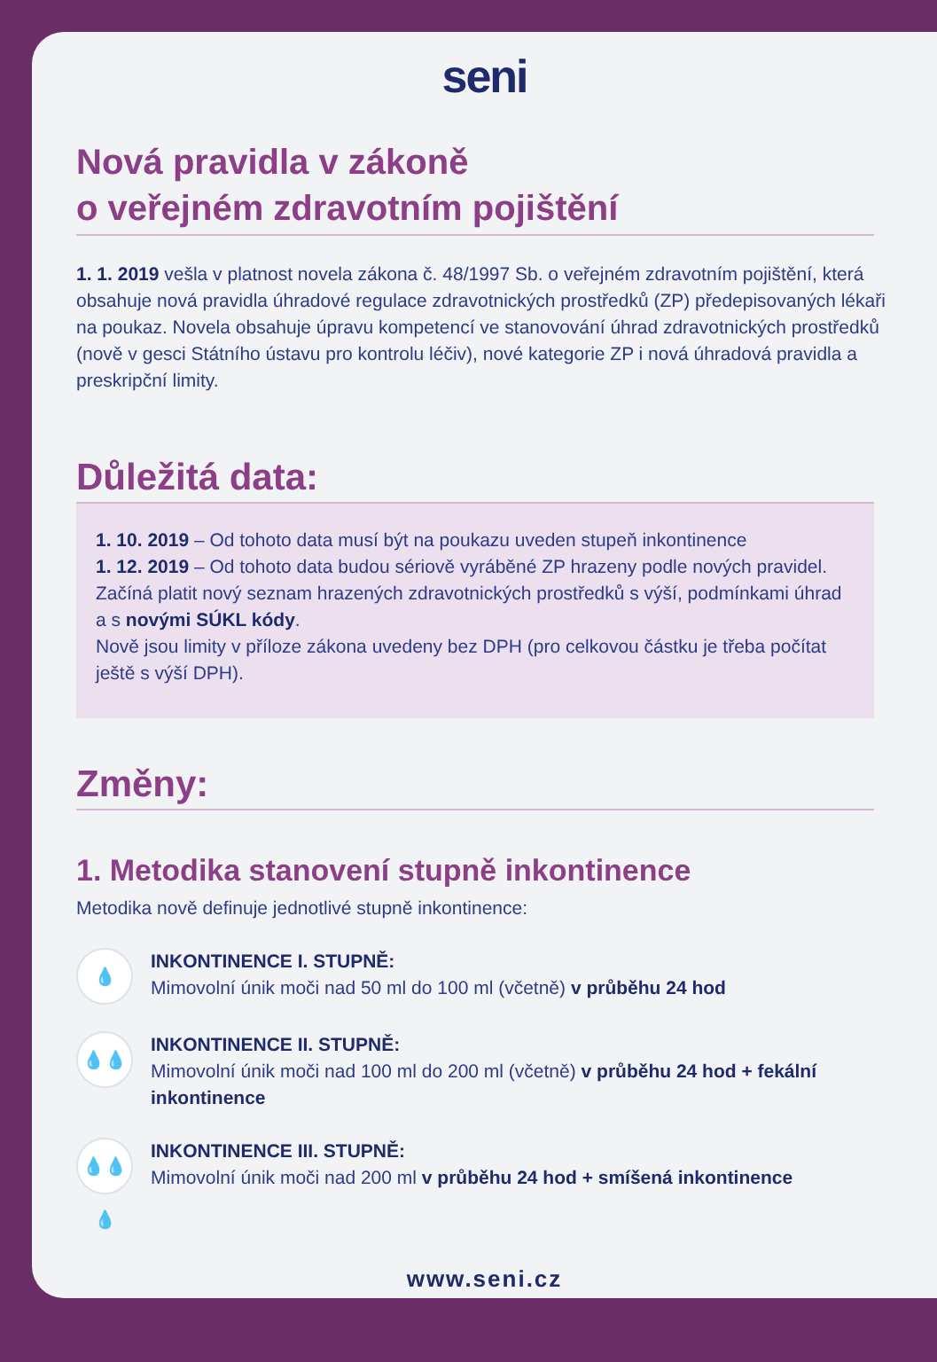seni
Nová pravidla v zákoně
o veřejném zdravotním pojištění
1. 1. 2019 vešla v platnost novela zákona č. 48/1997 Sb. o veřejném zdravotním pojiš­tění, která obsahuje nová pravidla úhradové regulace zdravotnických prostředků (ZP) předepisovaných lékaři na poukaz. Novela obsahuje úpravu kompetencí ve stanovování úhrad zdravotnických prostředků (nově v gesci Státního ústavu pro kontrolu léčiv), nové kategorie ZP i nová úhradová pravidla a preskripční limity.
Důležitá data:
1. 10. 2019 – Od tohoto data musí být na poukazu uveden stupeň inkontinence
1. 12. 2019 – Od tohoto data budou sériově vyráběné ZP hrazeny podle nových pravi­del. Začíná platit nový seznam hrazených zdravotnických prostředků s výší, podmín­kami úhrad a s novými SÚKL kódy.
Nově jsou limity v příloze zákona uvedeny bez DPH (pro celkovou částku je třeba počítat ještě s výší DPH).
Změny:
1. Metodika stanovení stupně inkontinence
Metodika nově definuje jednotlivé stupně inkontinence:
💧
INKONTINENCE I. STUPNĚ:
Mimovolní únik moči nad 50 ml do 100 ml (včetně) v průběhu 24 hod
💧💧
INKONTINENCE II. STUPNĚ:
Mimovolní únik moči nad 100 ml do 200 ml (včetně) v průběhu 24 hod + fekální inkontinence
💧💧💧
INKONTINENCE III. STUPNĚ:
Mimovolní únik moči nad 200 ml v průběhu 24 hod + smíšená inkontinence
www.seni.cz